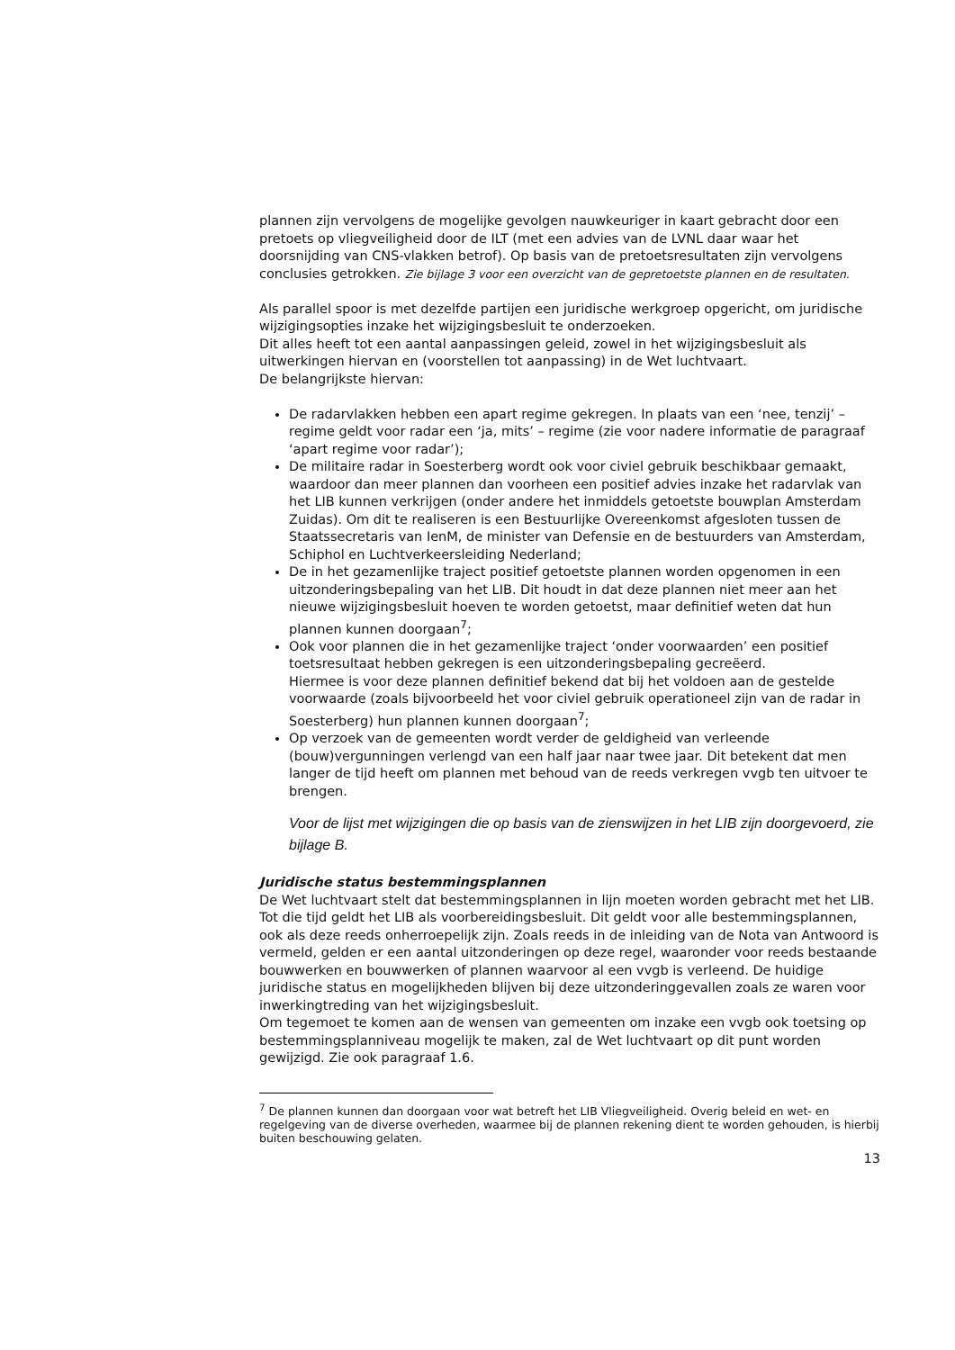plannen zijn vervolgens de mogelijke gevolgen nauwkeuriger in kaart gebracht door een pretoets op vliegveiligheid door de ILT (met een advies van de LVNL daar waar het doorsnijding van CNS-vlakken betrof). Op basis van de pretoetsresultaten zijn vervolgens conclusies getrokken. Zie bijlage 3 voor een overzicht van de gepretoetste plannen en de resultaten.
Als parallel spoor is met dezelfde partijen een juridische werkgroep opgericht, om juridische wijzigingsopties inzake het wijzigingsbesluit te onderzoeken.
Dit alles heeft tot een aantal aanpassingen geleid, zowel in het wijzigingsbesluit als uitwerkingen hiervan en (voorstellen tot aanpassing) in de Wet luchtvaart.
De belangrijkste hiervan:
De radarvlakken hebben een apart regime gekregen. In plaats van een ‘nee, tenzij’ – regime geldt voor radar een ‘ja, mits’ – regime (zie voor nadere informatie de paragraaf ‘apart regime voor radar’);
De militaire radar in Soesterberg wordt ook voor civiel gebruik beschikbaar gemaakt, waardoor dan meer plannen dan voorheen een positief advies inzake het radarvlak van het LIB kunnen verkrijgen (onder andere het inmiddels getoetste bouwplan Amsterdam Zuidas). Om dit te realiseren is een Bestuurlijke Overeenkomst afgesloten tussen de Staatssecretaris van IenM, de minister van Defensie en de bestuurders van Amsterdam, Schiphol en Luchtverkeersleiding Nederland;
De in het gezamenlijke traject positief getoetste plannen worden opgenomen in een uitzonderingsbepaling van het LIB. Dit houdt in dat deze plannen niet meer aan het nieuwe wijzigingsbesluit hoeven te worden getoetst, maar definitief weten dat hun plannen kunnen doorgaan<sup>7</sup>;
Ook voor plannen die in het gezamenlijke traject ‘onder voorwaarden’ een positief toetsresultaat hebben gekregen is een uitzonderingsbepaling gecreëerd.
Hiermee is voor deze plannen definitief bekend dat bij het voldoen aan de gestelde voorwaarde (zoals bijvoorbeeld het voor civiel gebruik operationeel zijn van de radar in Soesterberg) hun plannen kunnen doorgaan<sup>7</sup>;
Op verzoek van de gemeenten wordt verder de geldigheid van verleende (bouw)vergunningen verlengd van een half jaar naar twee jaar. Dit betekent dat men langer de tijd heeft om plannen met behoud van de reeds verkregen vvgb ten uitvoer te brengen.
Voor de lijst met wijzigingen die op basis van de zienswijzen in het LIB zijn doorgevoerd, zie bijlage B.
Juridische status bestemmingsplannen
De Wet luchtvaart stelt dat bestemmingsplannen in lijn moeten worden gebracht met het LIB. Tot die tijd geldt het LIB als voorbereidingsbesluit. Dit geldt voor alle bestemmingsplannen, ook als deze reeds onherroepelijk zijn. Zoals reeds in de inleiding van de Nota van Antwoord is vermeld, gelden er een aantal uitzonderingen op deze regel, waaronder voor reeds bestaande bouwwerken en bouwwerken of plannen waarvoor al een vvgb is verleend. De huidige juridische status en mogelijkheden blijven bij deze uitzonderinggevallen zoals ze waren voor inwerkingtreding van het wijzigingsbesluit.
Om tegemoet te komen aan de wensen van gemeenten om inzake een vvgb ook toetsing op bestemmingsplanniveau mogelijk te maken, zal de Wet luchtvaart op dit punt worden gewijzigd. Zie ook paragraaf 1.6.
<sup>7</sup> De plannen kunnen dan doorgaan voor wat betreft het LIB Vliegveiligheid. Overig beleid en wet- en regelgeving van de diverse overheden, waarmee bij de plannen rekening dient te worden gehouden, is hierbij buiten beschouwing gelaten.
13